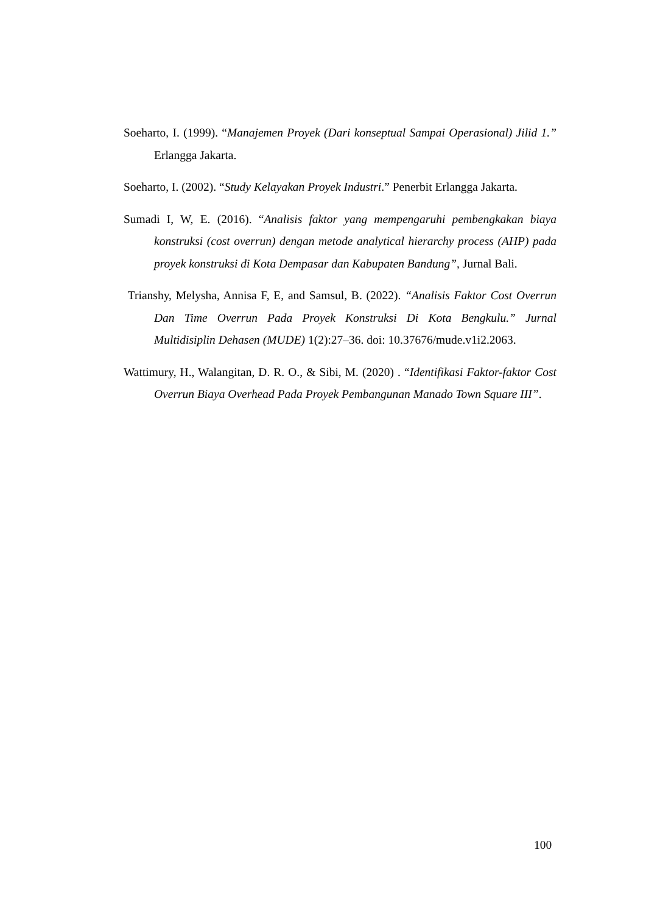Soeharto, I. (1999). “Manajemen Proyek (Dari konseptual Sampai Operasional) Jilid 1.” Erlangga Jakarta.
Soeharto, I. (2002). “Study Kelayakan Proyek Industri.” Penerbit Erlangga Jakarta.
Sumadi I, W, E. (2016). “Analisis faktor yang mempengaruhi pembengkakan biaya konstruksi (cost overrun) dengan metode analytical hierarchy process (AHP) pada proyek konstruksi di Kota Dempasar dan Kabupaten Bandung”, Jurnal Bali.
Trianshy, Melysha, Annisa F, E, and Samsul, B. (2022). “Analisis Faktor Cost Overrun Dan Time Overrun Pada Proyek Konstruksi Di Kota Bengkulu.” Jurnal Multidisiplin Dehasen (MUDE) 1(2):27–36. doi: 10.37676/mude.v1i2.2063.
Wattimury, H., Walangitan, D. R. O., & Sibi, M. (2020) . “Identifikasi Faktor-faktor Cost Overrun Biaya Overhead Pada Proyek Pembangunan Manado Town Square III”.
100